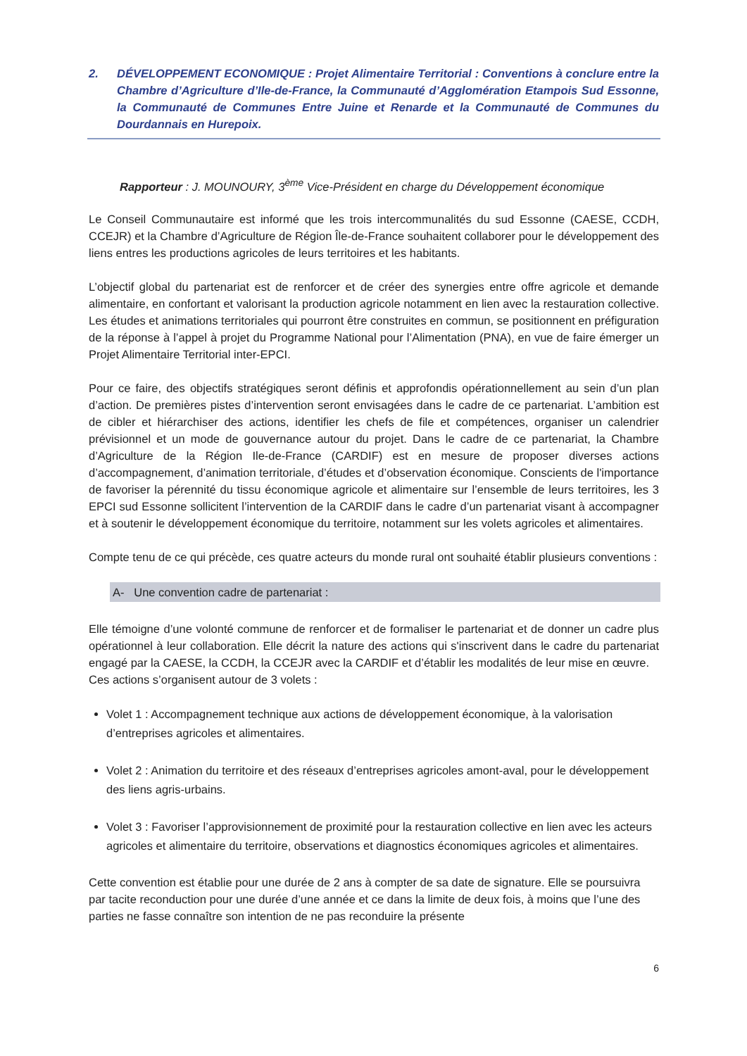2. DÉVELOPPEMENT ECONOMIQUE : Projet Alimentaire Territorial : Conventions à conclure entre la Chambre d’Agriculture d’Ile-de-France, la Communauté d’Agglomération Etampois Sud Essonne, la Communauté de Communes Entre Juine et Renarde et la Communauté de Communes du Dourdannais en Hurepoix.
Rapporteur : J. MOUNOURY, 3<sup>ème</sup> Vice-Président en charge du Développement économique
Le Conseil Communautaire est informé que les trois intercommunalités du sud Essonne (CAESE, CCDH, CCEJR) et la Chambre d’Agriculture de Région Île-de-France souhaitent collaborer pour le développement des liens entres les productions agricoles de leurs territoires et les habitants.
L’objectif global du partenariat est de renforcer et de créer des synergies entre offre agricole et demande alimentaire, en confortant et valorisant la production agricole notamment en lien avec la restauration collective. Les études et animations territoriales qui pourront être construites en commun, se positionnent en préfiguration de la réponse à l’appel à projet du Programme National pour l’Alimentation (PNA), en vue de faire émerger un Projet Alimentaire Territorial inter-EPCI.
Pour ce faire, des objectifs stratégiques seront définis et approfondis opérationnellement au sein d’un plan d’action. De premières pistes d’intervention seront envisagées dans le cadre de ce partenariat. L’ambition est de cibler et hiérarchiser des actions, identifier les chefs de file et compétences, organiser un calendrier prévisionnel et un mode de gouvernance autour du projet. Dans le cadre de ce partenariat, la Chambre d’Agriculture de la Région Ile-de-France (CARDIF) est en mesure de proposer diverses actions d’accompagnement, d’animation territoriale, d’études et d’observation économique. Conscients de l'importance de favoriser la pérennité du tissu économique agricole et alimentaire sur l’ensemble de leurs territoires, les 3 EPCI sud Essonne sollicitent l’intervention de la CARDIF dans le cadre d’un partenariat visant à accompagner et à soutenir le développement économique du territoire, notamment sur les volets agricoles et alimentaires.
Compte tenu de ce qui précède, ces quatre acteurs du monde rural ont souhaité établir plusieurs conventions :
A- Une convention cadre de partenariat :
Elle témoigne d’une volonté commune de renforcer et de formaliser le partenariat et de donner un cadre plus opérationnel à leur collaboration. Elle décrit la nature des actions qui s'inscrivent dans le cadre du partenariat engagé par la CAESE, la CCDH, la CCEJR avec la CARDIF et d’établir les modalités de leur mise en œuvre.
Ces actions s’organisent autour de 3 volets :
Volet 1 : Accompagnement technique aux actions de développement économique, à la valorisation d’entreprises agricoles et alimentaires.
Volet 2 : Animation du territoire et des réseaux d’entreprises agricoles amont-aval, pour le développement des liens agris-urbains.
Volet 3 : Favoriser l’approvisionnement de proximité pour la restauration collective en lien avec les acteurs agricoles et alimentaire du territoire, observations et diagnostics économiques agricoles et alimentaires.
Cette convention est établie pour une durée de 2 ans à compter de sa date de signature. Elle se poursuivra par tacite reconduction pour une durée d’une année et ce dans la limite de deux fois, à moins que l’une des parties ne fasse connaître son intention de ne pas reconduire la présente
6